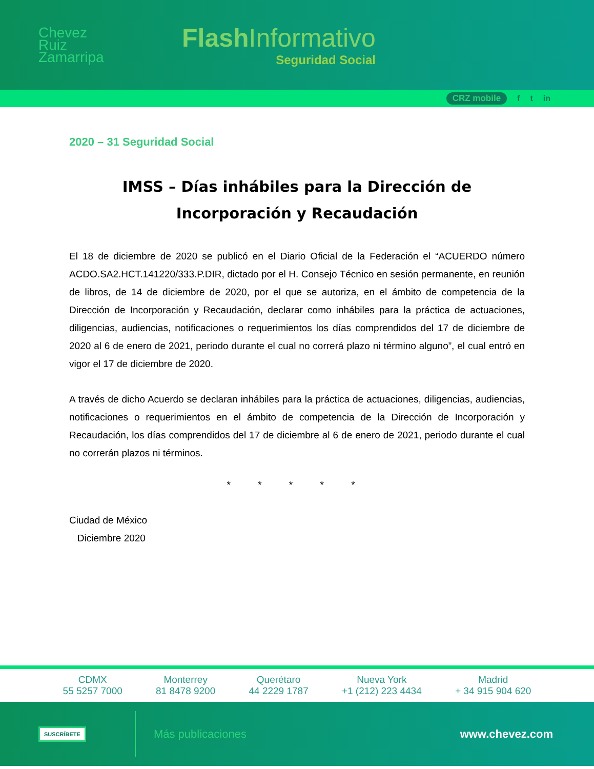Chevez
Ruiz
Zamarripa
Flash Informativo
Seguridad Social
CRZ mobile f t in
2020 – 31 Seguridad Social
IMSS – Días inhábiles para la Dirección de Incorporación y Recaudación
El 18 de diciembre de 2020 se publicó en el Diario Oficial de la Federación el “ACUERDO número ACDO.SA2.HCT.141220/333.P.DIR, dictado por el H. Consejo Técnico en sesión permanente, en reunión de libros, de 14 de diciembre de 2020, por el que se autoriza, en el ámbito de competencia de la Dirección de Incorporación y Recaudación, declarar como inhábiles para la práctica de actuaciones, diligencias, audiencias, notificaciones o requerimientos los días comprendidos del 17 de diciembre de 2020 al 6 de enero de 2021, periodo durante el cual no correrá plazo ni término alguno”, el cual entró en vigor el 17 de diciembre de 2020.
A través de dicho Acuerdo se declaran inhábiles para la práctica de actuaciones, diligencias, audiencias, notificaciones o requerimientos en el ámbito de competencia de la Dirección de Incorporación y Recaudación, los días comprendidos del 17 de diciembre al 6 de enero de 2021, periodo durante el cual no correrán plazos ni términos.
* * * * *
Ciudad de México
Diciembre 2020
CDMX
55 5257 7000
Monterrey
81 8478 9200
Querétaro
44 2229 1787
Nueva York
+1 (212) 223 4434
Madrid
+ 34 915 904 620
SUSCRÍBETE Más publicaciones www.chevez.com